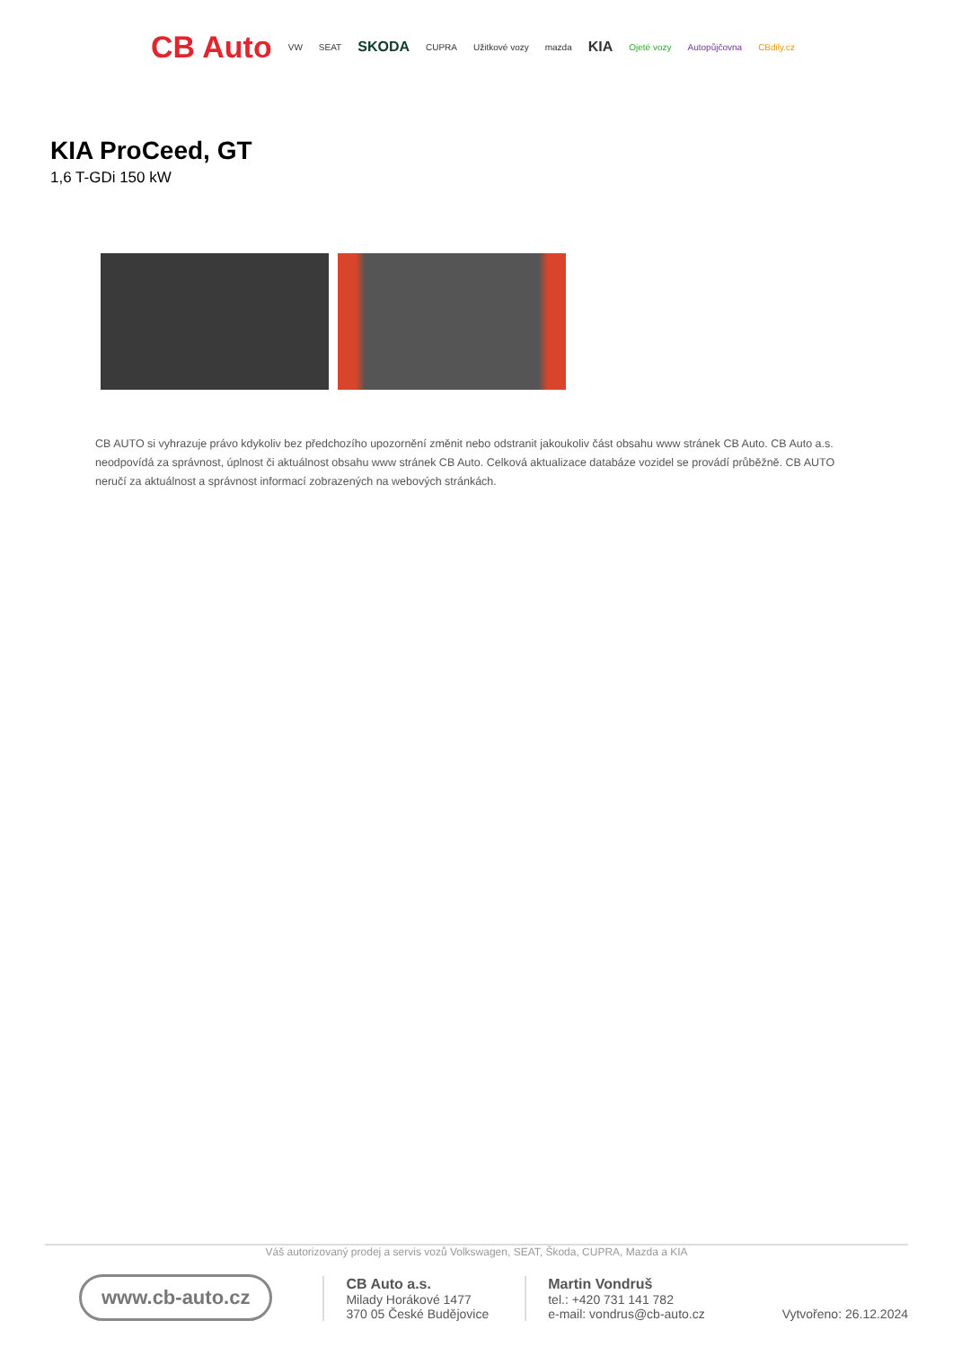CB Auto VW SEAT SKODA CUPRA Užitkové vozy mazda KIA Ojeté vozy Autopůjčovna CBdily.cz
KIA ProCeed, GT
1,6 T-GDi 150 kW
CB AUTO si vyhrazuje právo kdykoliv bez předchozího upozornění změnit nebo odstranit jakoukoliv část obsahu www stránek CB Auto. CB Auto a.s. neodpovídá za správnost, úplnost či aktuálnost obsahu www stránek CB Auto. Celková aktualizace databáze vozidel se provádí průběžně. CB AUTO neručí za aktuálnost a správnost informací zobrazených na webových stránkách.
Váš autorizovaný prodej a servis vozů Volkswagen, SEAT, Škoda, CUPRA, Mazda a KIA
www.cb-auto.cz
CB Auto a.s.
Milady Horákové 1477
370 05 České Budějovice
Martin Vondruš
tel.: +420 731 141 782
e-mail: vondrus@cb-auto.cz
Vytvořeno: 26.12.2024